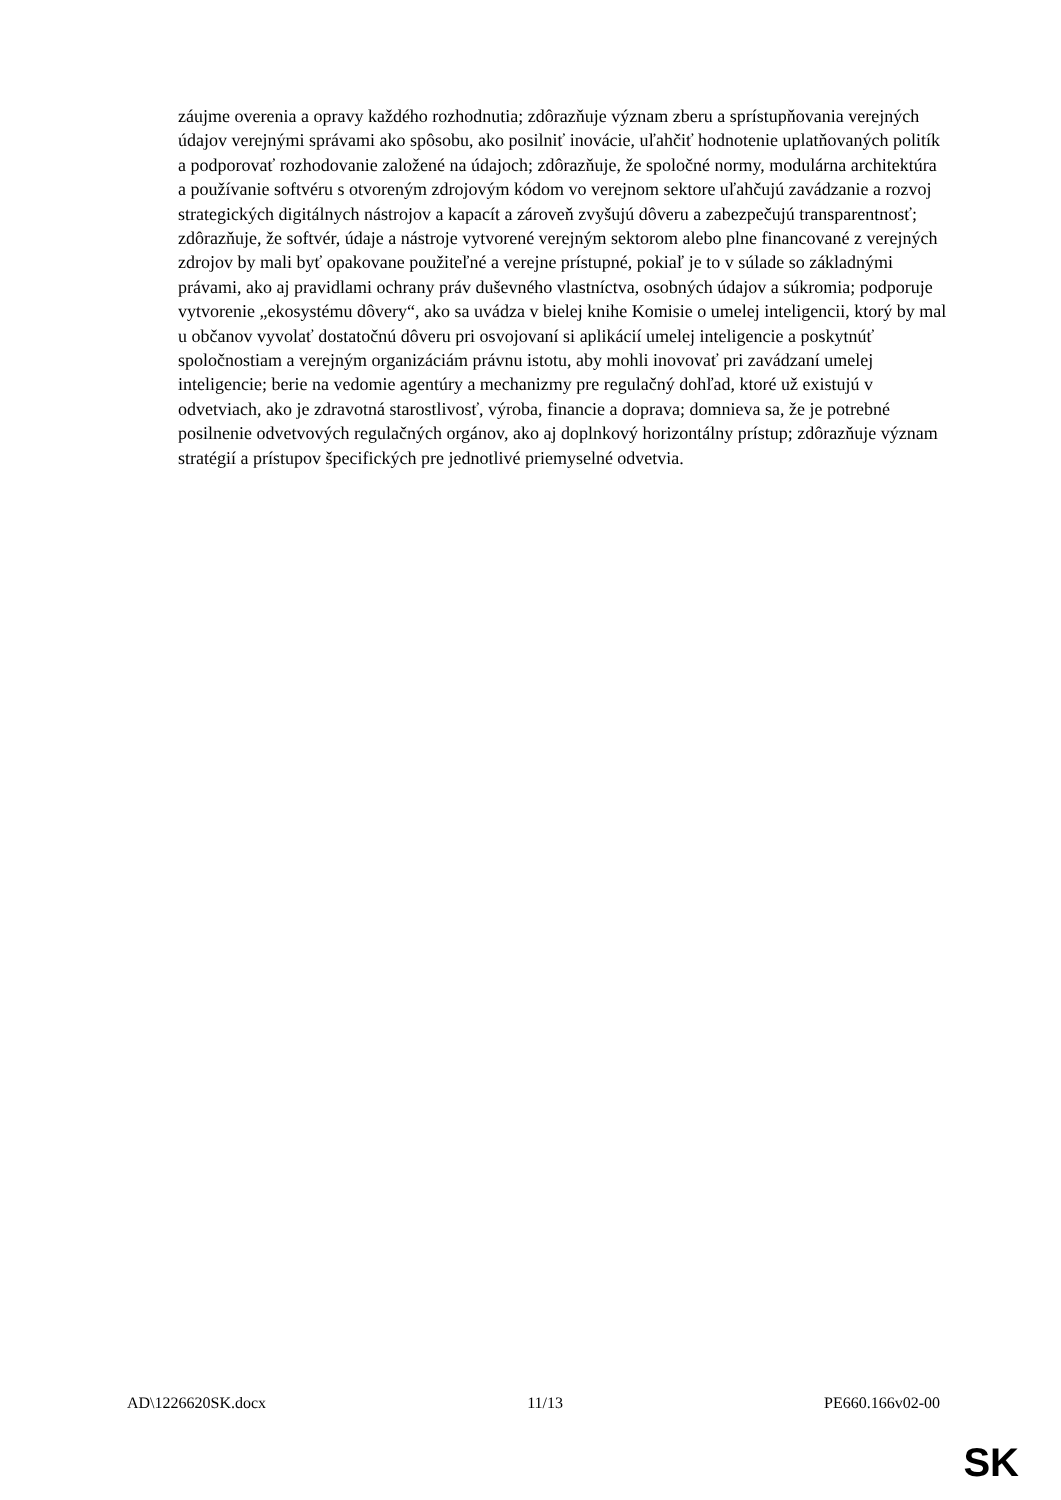záujme overenia a opravy každého rozhodnutia; zdôrazňuje význam zberu a sprístupňovania verejných údajov verejnými správami ako spôsobu, ako posilniť inovácie, uľahčiť hodnotenie uplatňovaných politík a podporovať rozhodovanie založené na údajoch; zdôrazňuje, že spoločné normy, modulárna architektúra a používanie softvéru s otvoreným zdrojovým kódom vo verejnom sektore uľahčujú zavádzanie a rozvoj strategických digitálnych nástrojov a kapacít a zároveň zvyšujú dôveru a zabezpečujú transparentnosť; zdôrazňuje, že softvér, údaje a nástroje vytvorené verejným sektorom alebo plne financované z verejných zdrojov by mali byť opakovane použiteľné a verejne prístupné, pokiaľ je to v súlade so základnými právami, ako aj pravidlami ochrany práv duševného vlastníctva, osobných údajov a súkromia; podporuje vytvorenie „ekosystému dôvery“, ako sa uvádza v bielej knihe Komisie o umelej inteligencii, ktorý by mal u občanov vyvolať dostatočnú dôveru pri osvojovaní si aplikácií umelej inteligencie a poskytnúť spoločnostiam a verejným organizáciám právnu istotu, aby mohli inovovať pri zavádzaní umelej inteligencie; berie na vedomie agentúry a mechanizmy pre regulačný dohľad, ktoré už existujú v odvetviach, ako je zdravotná starostlivosť, výroba, financie a doprava; domnieva sa, že je potrebné posilnenie odvetvových regulačných orgánov, ako aj doplnkový horizontálny prístup; zdôrazňuje význam stratégií a prístupov špecifických pre jednotlivé priemyselné odvetvia.
AD\1226620SK.docx 11/13 PE660.166v02-00
SK